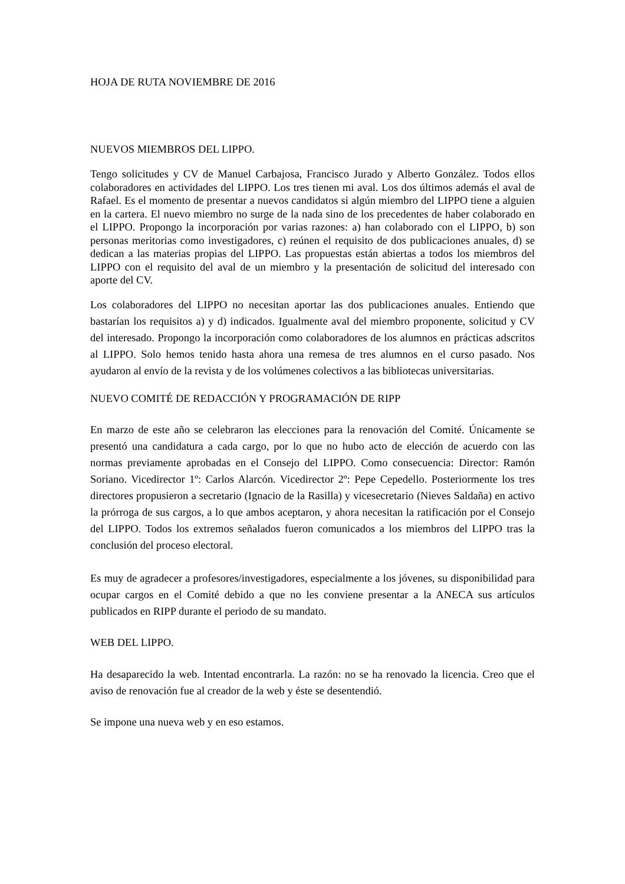HOJA DE RUTA NOVIEMBRE DE 2016
NUEVOS MIEMBROS DEL LIPPO.
Tengo solicitudes y CV de Manuel Carbajosa, Francisco Jurado y Alberto González. Todos ellos colaboradores en actividades del LIPPO. Los tres tienen mi aval. Los dos últimos además el aval de Rafael. Es el momento de presentar a nuevos candidatos si algún miembro del LIPPO tiene a alguien en la cartera. El nuevo miembro no surge de la nada sino de los precedentes de haber colaborado en el LIPPO. Propongo la incorporación por varias razones: a) han colaborado con el LIPPO, b) son personas meritorias como investigadores, c) reúnen el requisito de dos publicaciones anuales, d) se dedican a las materias propias del LIPPO. Las propuestas están abiertas a todos los miembros del LIPPO con el requisito del aval de un miembro y la presentación de solicitud del interesado con aporte del CV.
Los colaboradores del LIPPO no necesitan aportar las dos publicaciones anuales. Entiendo que bastarían los requisitos a) y d) indicados. Igualmente aval del miembro proponente, solicitud y CV del interesado. Propongo la incorporación como colaboradores de los alumnos en prácticas adscritos al LIPPO. Solo hemos tenido hasta ahora una remesa de tres alumnos en el curso pasado. Nos ayudaron al envío de la revista y de los volúmenes colectivos a las bibliotecas universitarias.
NUEVO COMITÉ DE REDACCIÓN Y PROGRAMACIÓN DE RIPP
En marzo de este año se celebraron las elecciones para la renovación del Comité. Únicamente se presentó una candidatura a cada cargo, por lo que no hubo acto de elección de acuerdo con las normas previamente aprobadas en el Consejo del LIPPO. Como consecuencia: Director: Ramón Soriano. Vicedirector 1º: Carlos Alarcón. Vicedirector 2º: Pepe Cepedello. Posteriormente los tres directores propusieron a secretario (Ignacio de la Rasilla) y vicesecretario (Nieves Saldaña) en activo la prórroga de sus cargos, a lo que ambos aceptaron, y ahora necesitan la ratificación por el Consejo del LIPPO. Todos los extremos señalados fueron comunicados a los miembros del LIPPO tras la conclusión del proceso electoral.
Es muy de agradecer a profesores/investigadores, especialmente a los jóvenes, su disponibilidad para ocupar cargos en el Comité debido a que no les conviene presentar a la ANECA sus artículos publicados en RIPP durante el periodo de su mandato.
WEB DEL LIPPO.
Ha desaparecido la web. Intentad encontrarla. La razón: no se ha renovado la licencia. Creo que el aviso de renovación fue al creador de la web y éste se desentendió.
Se impone una nueva web y en eso estamos.